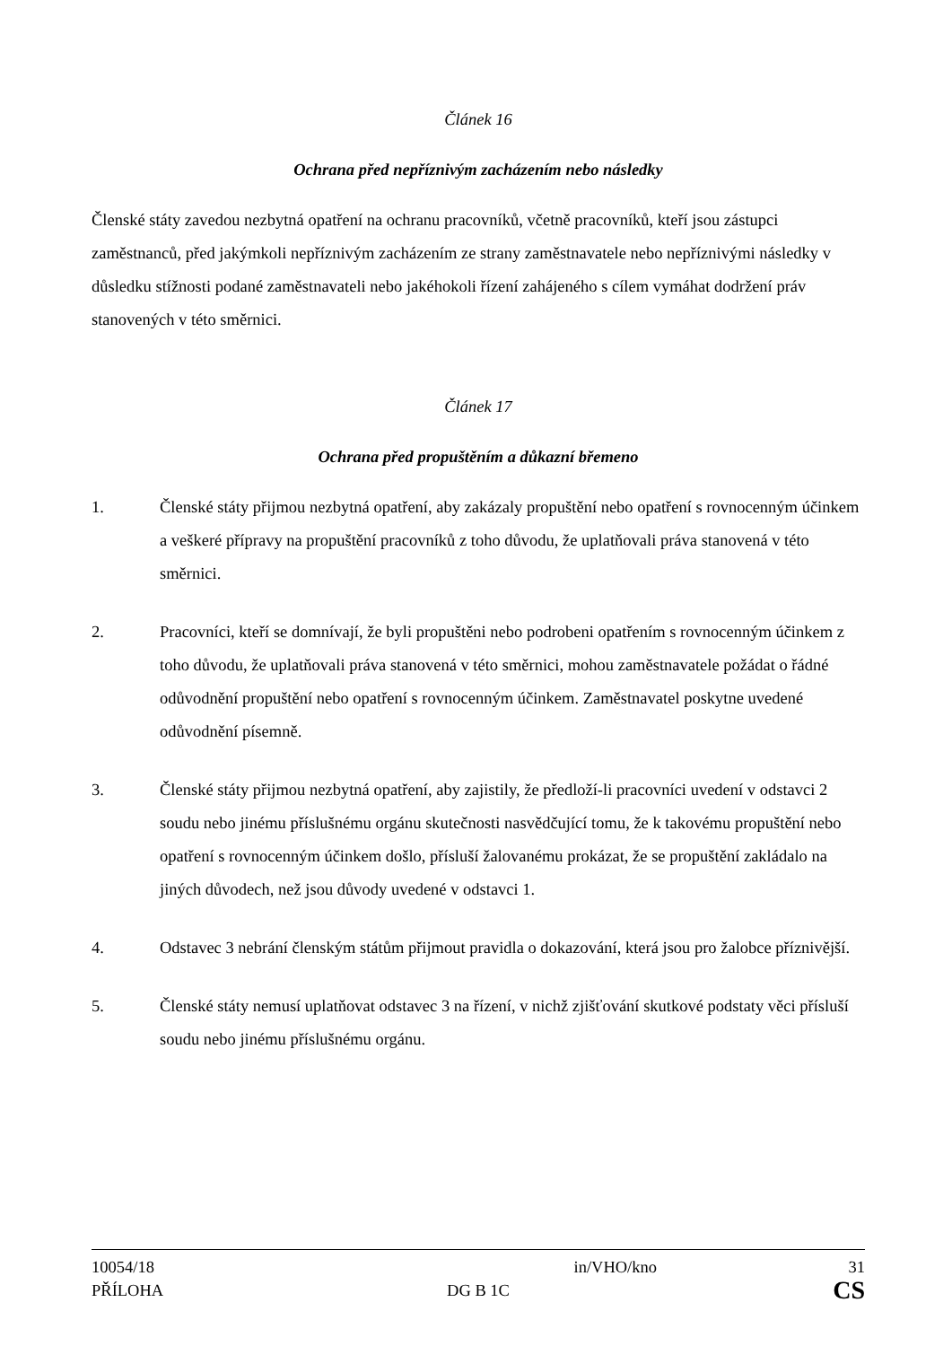Článek 16
Ochrana před nepříznivým zacházením nebo následky
Členské státy zavedou nezbytná opatření na ochranu pracovníků, včetně pracovníků, kteří jsou zástupci zaměstnanců, před jakýmkoli nepříznivým zacházením ze strany zaměstnavatele nebo nepříznivými následky v důsledku stížnosti podané zaměstnavateli nebo jakéhokoli řízení zahájeného s cílem vymáhat dodržení práv stanovených v této směrnici.
Článek 17
Ochrana před propuštěním a důkazní břemeno
1. Členské státy přijmou nezbytná opatření, aby zakázaly propuštění nebo opatření s rovnocenným účinkem a veškeré přípravy na propuštění pracovníků z toho důvodu, že uplatňovali práva stanovená v této směrnici.
2. Pracovníci, kteří se domnívají, že byli propuštěni nebo podrobeni opatřením s rovnocenným účinkem z toho důvodu, že uplatňovali práva stanovená v této směrnici, mohou zaměstnavatele požádat o řádné odůvodnění propuštění nebo opatření s rovnocenným účinkem. Zaměstnavatel poskytne uvedené odůvodnění písemně.
3. Členské státy přijmou nezbytná opatření, aby zajistily, že předloží-li pracovníci uvedení v odstavci 2 soudu nebo jinému příslušnému orgánu skutečnosti nasvědčující tomu, že k takovému propuštění nebo opatření s rovnocenným účinkem došlo, přísluší žalovanému prokázat, že se propuštění zakládalo na jiných důvodech, než jsou důvody uvedené v odstavci 1.
4. Odstavec 3 nebrání členským státům přijmout pravidla o dokazování, která jsou pro žalobce příznivější.
5. Členské státy nemusí uplatňovat odstavec 3 na řízení, v nichž zjišťování skutkové podstaty věci přísluší soudu nebo jinému příslušnému orgánu.
10054/18 in/VHO/kno 31
PŘÍLOHA DG B 1C CS